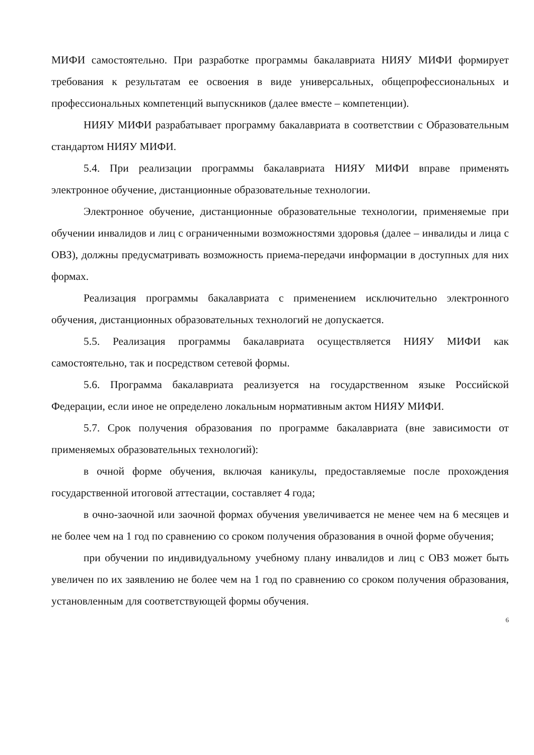МИФИ самостоятельно. При разработке программы бакалавриата НИЯУ МИФИ формирует требования к результатам ее освоения в виде универсальных, общепрофессиональных и профессиональных компетенций выпускников (далее вместе – компетенции).
НИЯУ МИФИ разрабатывает программу бакалавриата в соответствии с Образовательным стандартом НИЯУ МИФИ.
5.4. При реализации программы бакалавриата НИЯУ МИФИ вправе применять электронное обучение, дистанционные образовательные технологии.
Электронное обучение, дистанционные образовательные технологии, применяемые при обучении инвалидов и лиц с ограниченными возможностями здоровья (далее – инвалиды и лица с ОВЗ), должны предусматривать возможность приема-передачи информации в доступных для них формах.
Реализация программы бакалавриата с применением исключительно электронного обучения, дистанционных образовательных технологий не допускается.
5.5. Реализация программы бакалавриата осуществляется НИЯУ МИФИ как самостоятельно, так и посредством сетевой формы.
5.6. Программа бакалавриата реализуется на государственном языке Российской Федерации, если иное не определено локальным нормативным актом НИЯУ МИФИ.
5.7. Срок получения образования по программе бакалавриата (вне зависимости от применяемых образовательных технологий):
в очной форме обучения, включая каникулы, предоставляемые после прохождения государственной итоговой аттестации, составляет 4 года;
в очно-заочной или заочной формах обучения увеличивается не менее чем на 6 месяцев и не более чем на 1 год по сравнению со сроком получения образования в очной форме обучения;
при обучении по индивидуальному учебному плану инвалидов и лиц с ОВЗ может быть увеличен по их заявлению не более чем на 1 год по сравнению со сроком получения образования, установленным для соответствующей формы обучения.
6